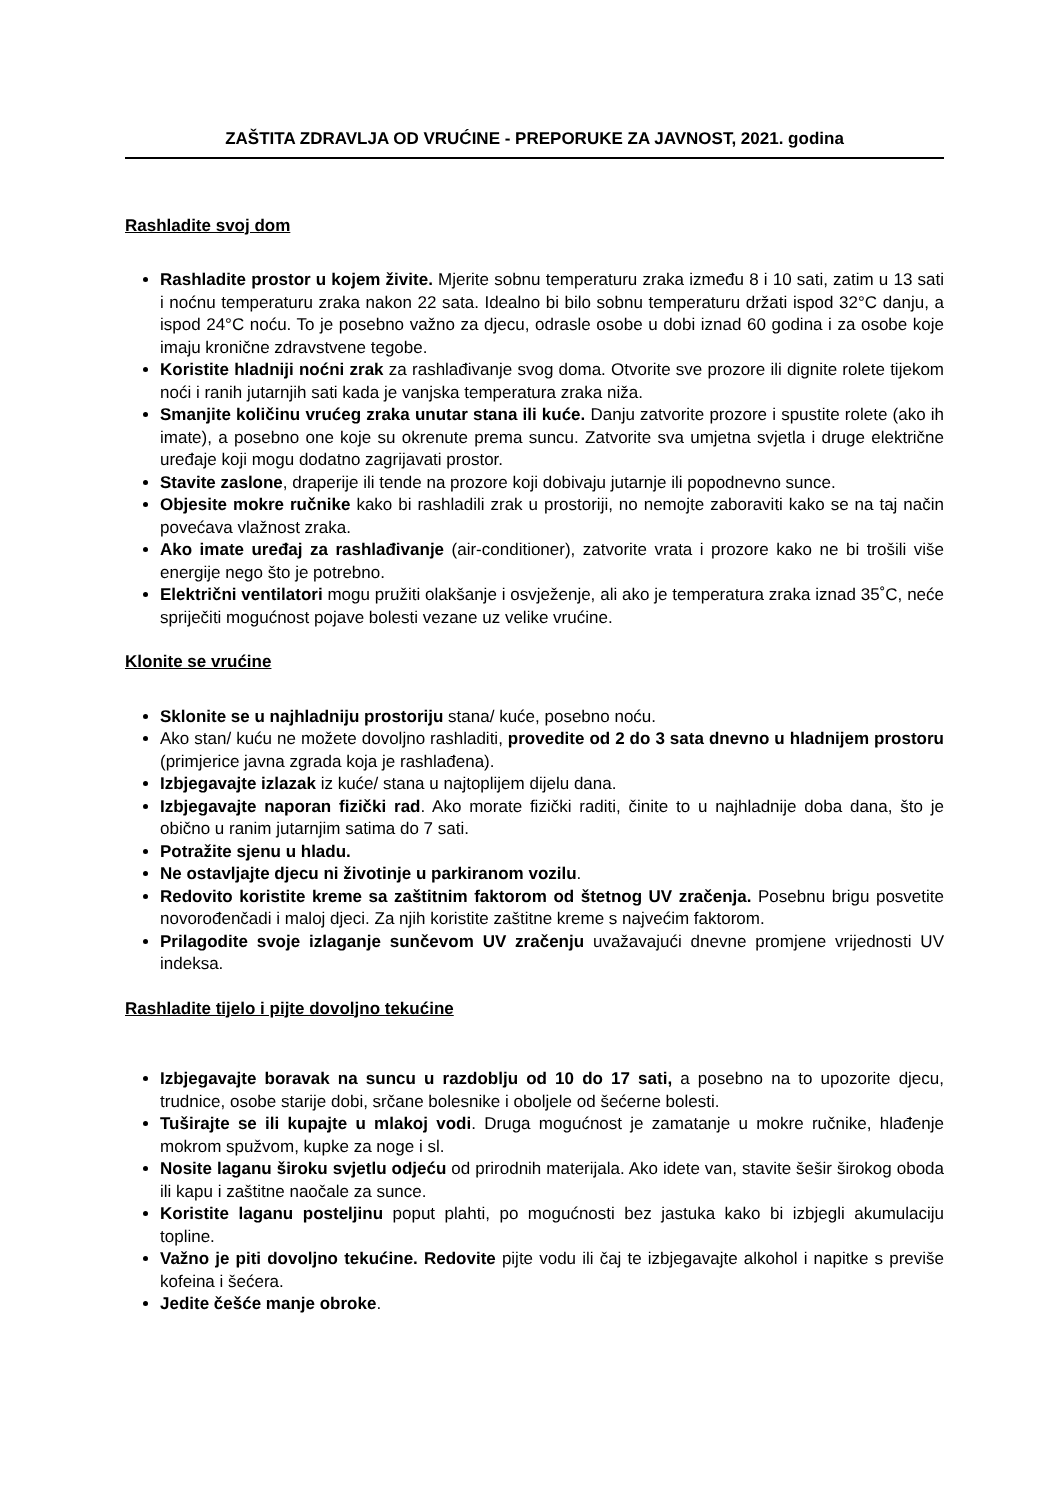ZAŠTITA ZDRAVLJA OD VRUĆINE - PREPORUKE ZA JAVNOST, 2021. godina
Rashladite svoj dom
Rashladite prostor u kojem živite. Mjerite sobnu temperaturu zraka između 8 i 10 sati, zatim u 13 sati i noćnu temperaturu zraka nakon 22 sata. Idealno bi bilo sobnu temperaturu držati ispod 32°C danju, a ispod 24°C noću. To je posebno važno za djecu, odrasle osobe u dobi iznad 60 godina i za osobe koje imaju kronične zdravstvene tegobe.
Koristite hladniji noćni zrak za rashlađivanje svog doma. Otvorite sve prozore ili dignite rolete tijekom noći i ranih jutarnjih sati kada je vanjska temperatura zraka niža.
Smanjite količinu vrućeg zraka unutar stana ili kuće. Danju zatvorite prozore i spustite rolete (ako ih imate), a posebno one koje su okrenute prema suncu. Zatvorite sva umjetna svjetla i druge električne uređaje koji mogu dodatno zagrijavati prostor.
Stavite zaslone, draperije ili tende na prozore koji dobivaju jutarnje ili popodnevno sunce.
Objesite mokre ručnike kako bi rashladili zrak u prostoriji, no nemojte zaboraviti kako se na taj način povećava vlažnost zraka.
Ako imate uređaj za rashlađivanje (air-conditioner), zatvorite vrata i prozore kako ne bi trošili više energije nego što je potrebno.
Električni ventilatori mogu pružiti olakšanje i osvježenje, ali ako je temperatura zraka iznad 35˚C, neće spriječiti mogućnost pojave bolesti vezane uz velike vrućine.
Klonite se vrućine
Sklonite se u najhladniju prostoriju stana/ kuće, posebno noću.
Ako stan/ kuću ne možete dovoljno rashladiti, provedite od 2 do 3 sata dnevno u hladnijem prostoru (primjerice javna zgrada koja je rashlađena).
Izbjegavajte izlazak iz kuće/ stana u najtoplijem dijelu dana.
Izbjegavajte naporan fizički rad. Ako morate fizički raditi, činite to u najhladnije doba dana, što je obično u ranim jutarnjim satima do 7 sati.
Potražite sjenu u hladu.
Ne ostavljajte djecu ni životinje u parkiranom vozilu.
Redovito koristite kreme sa zaštitnim faktorom od štetnog UV zračenja. Posebnu brigu posvetite novorođenčadi i maloj djeci. Za njih koristite zaštitne kreme s najvećim faktorom.
Prilagodite svoje izlaganje sunčevom UV zračenju uvažavajući dnevne promjene vrijednosti UV indeksa.
Rashladite tijelo i pijte dovoljno tekućine
Izbjegavajte boravak na suncu u razdoblju od 10 do 17 sati, a posebno na to upozorite djecu, trudnice, osobe starije dobi, srčane bolesnike i oboljele od šećerne bolesti.
Tuširajte se ili kupajte u mlakoj vodi. Druga mogućnost je zamatanje u mokre ručnike, hlađenje mokrom spužvom, kupke za noge i sl.
Nosite laganu široku svjetlu odjeću od prirodnih materijala. Ako idete van, stavite šešir širokog oboda ili kapu i zaštitne naočale za sunce.
Koristite laganu posteljinu poput plahti, po mogućnosti bez jastuka kako bi izbjegli akumulaciju topline.
Važno je piti dovoljno tekućine. Redovite pijte vodu ili čaj te izbjegavajte alkohol i napitke s previše kofeina i šećera.
Jedite češće manje obroke.